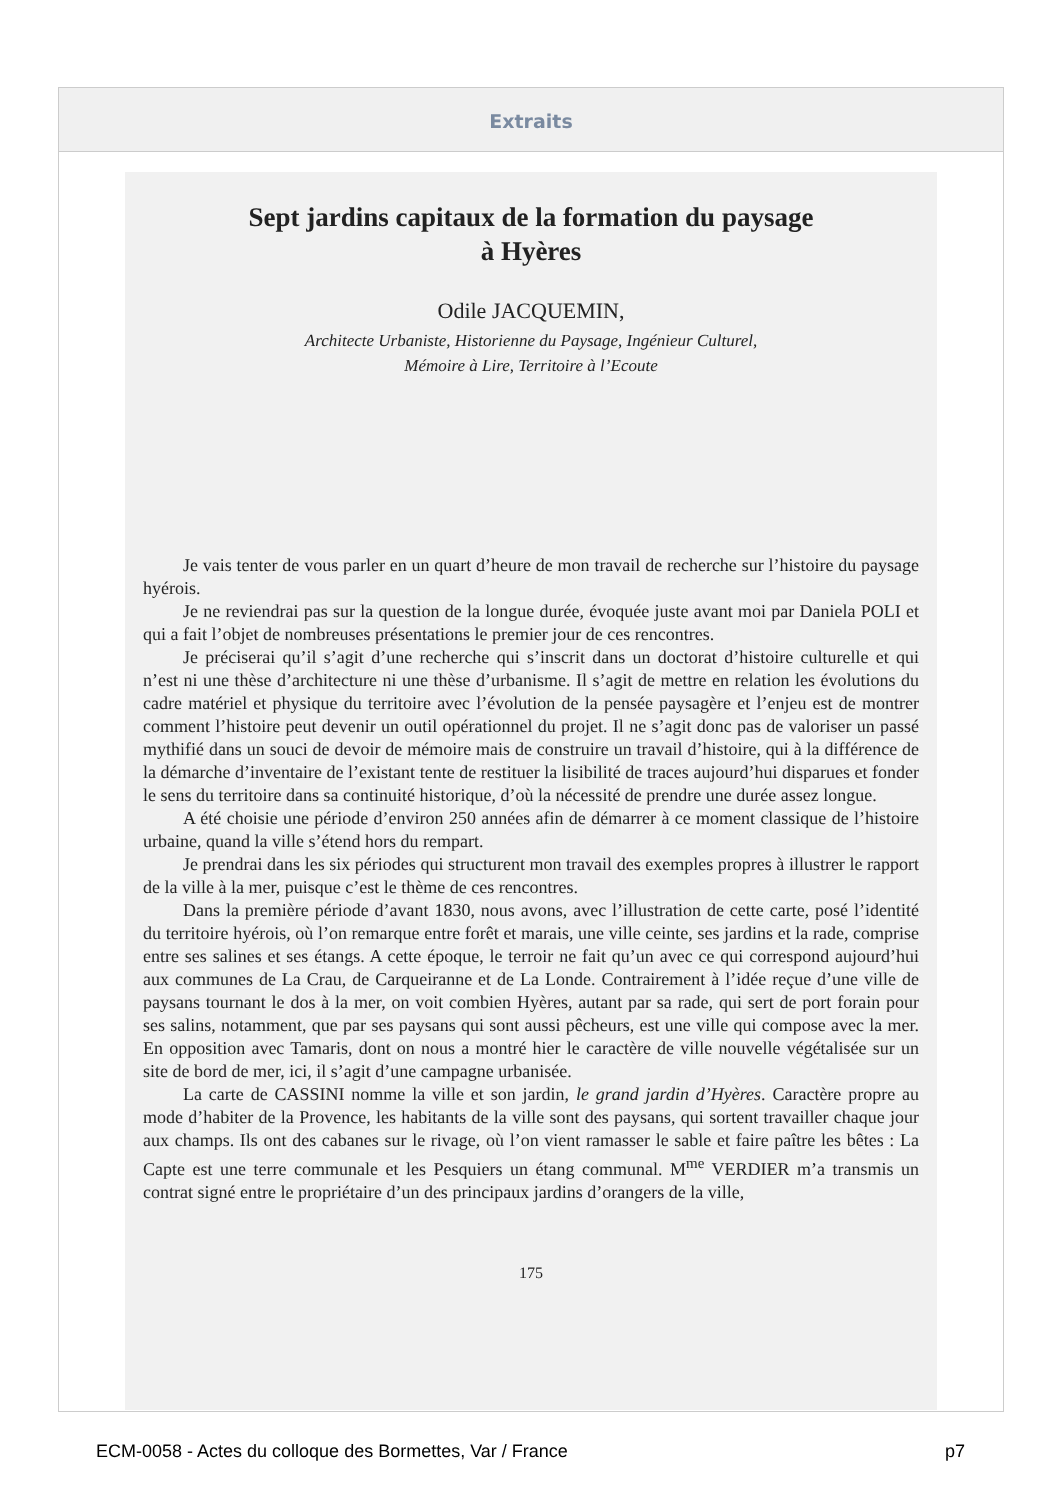Extraits
Sept jardins capitaux de la formation du paysage
à Hyères
Odile JACQUEMIN,
Architecte Urbaniste, Historienne du Paysage, Ingénieur Culturel,
Mémoire à Lire, Territoire à l’Ecoute
Je vais tenter de vous parler en un quart d’heure de mon travail de recherche sur l’histoire du paysage hyérois.
Je ne reviendrai pas sur la question de la longue durée, évoquée juste avant moi par Daniela POLI et qui a fait l’objet de nombreuses présentations le premier jour de ces rencontres.
Je préciserai qu’il s’agit d’une recherche qui s’inscrit dans un doctorat d’histoire culturelle et qui n’est ni une thèse d’architecture ni une thèse d’urbanisme. Il s’agit de mettre en relation les évolutions du cadre matériel et physique du territoire avec l’évolution de la pensée paysagère et l’enjeu est de montrer comment l’histoire peut devenir un outil opérationnel du projet. Il ne s’agit donc pas de valoriser un passé mythifié dans un souci de devoir de mémoire mais de construire un travail d’histoire, qui à la différence de la démarche d’inventaire de l’existant tente de restituer la lisibilité de traces aujourd’hui disparues et fonder le sens du territoire dans sa continuité historique, d’où la nécessité de prendre une durée assez longue.
A été choisie une période d’environ 250 années afin de démarrer à ce moment classique de l’histoire urbaine, quand la ville s’étend hors du rempart.
Je prendrai dans les six périodes qui structurent mon travail des exemples propres à illustrer le rapport de la ville à la mer, puisque c’est le thème de ces rencontres.
Dans la première période d’avant 1830, nous avons, avec l’illustration de cette carte, posé l’identité du territoire hyérois, où l’on remarque entre forêt et marais, une ville ceinte, ses jardins et la rade, comprise entre ses salines et ses étangs. A cette époque, le terroir ne fait qu’un avec ce qui correspond aujourd’hui aux communes de La Crau, de Carqueiranne et de La Londe. Contrairement à l’idée reçue d’une ville de paysans tournant le dos à la mer, on voit combien Hyères, autant par sa rade, qui sert de port forain pour ses salins, notamment, que par ses paysans qui sont aussi pêcheurs, est une ville qui compose avec la mer. En opposition avec Tamaris, dont on nous a montré hier le caractère de ville nouvelle végétalisée sur un site de bord de mer, ici, il s’agit d’une campagne urbanisée.
La carte de CASSINI nomme la ville et son jardin, le grand jardin d’Hyères. Caractère propre au mode d’habiter de la Provence, les habitants de la ville sont des paysans, qui sortent travailler chaque jour aux champs. Ils ont des cabanes sur le rivage, où l’on vient ramasser le sable et faire paître les bêtes : La Capte est une terre communale et les Pesquiers un étang communal. M<sup>me</sup> VERDIER m’a transmis un contrat signé entre le propriétaire d’un des principaux jardins d’orangers de la ville,
175
ECM-0058 - Actes du colloque des Bormettes, Var / France p7